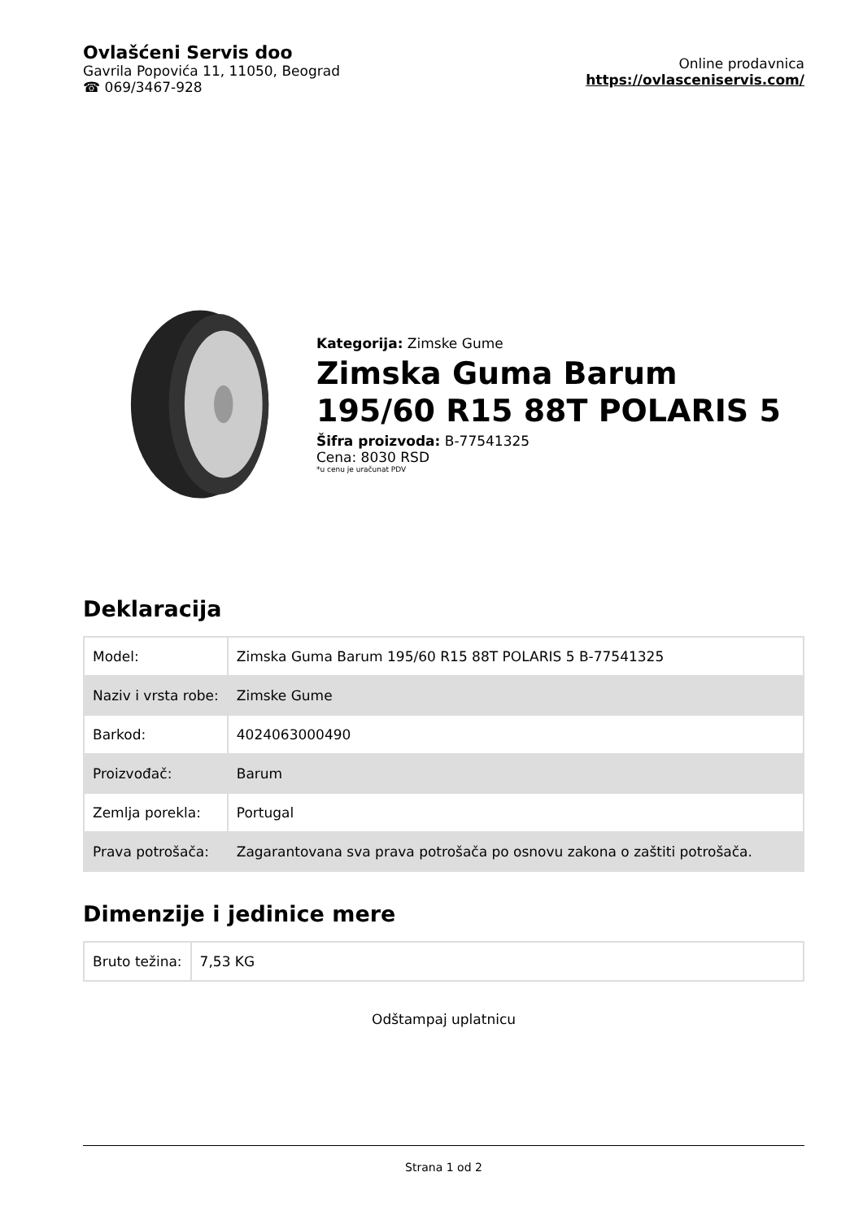Ovlašćeni Servis doo
Gavrila Popovića 11, 11050, Beograd
☎ 069/3467-928
Online prodavnica
https://ovlasceniservis.com/
Kategorija: Zimske Gume
Zimska Guma Barum 195/60 R15 88T POLARIS 5
Šifra proizvoda: B-77541325
Cena: 8030 RSD
*u cenu je uračunat PDV
Deklaracija
| Model: | Zimska Guma Barum 195/60 R15 88T POLARIS 5 B-77541325 |
| Naziv i vrsta robe: | Zimske Gume |
| Barkod: | 4024063000490 |
| Proizvođač: | Barum |
| Zemlja porekla: | Portugal |
| Prava potrošača: | Zagarantovana sva prava potrošača po osnovu zakona o zaštiti potrošača. |
Dimenzije i jedinice mere
| Bruto težina: | 7,53 KG |
Odštampaj uplatnicu
Strana 1 od 2